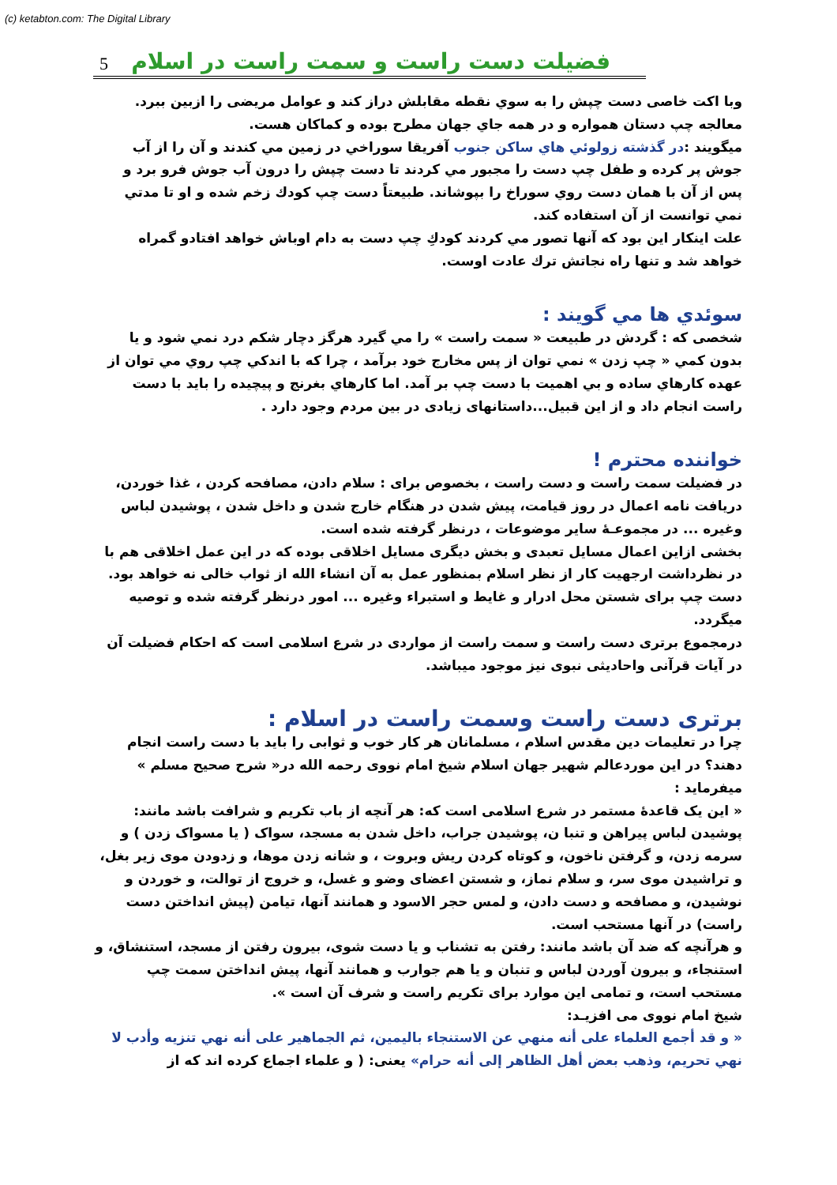(c) ketabton.com: The Digital Library
5 فضیلت دست راست و سمت راست در اسلام
وبا اکت خاصی دست چپش را به سوي نقطه مقابلش دراز کند و عوامل مریضی را ازبین ببرد.
معالجه چپ دستان همواره و در همه جاي جهان مطرح بوده و کماکان هست.
میگویند :در گذشته زولوئي هاي ساكن جنوب آفريقا سوراخي در زمين مي كندند و آن را از آب جوش پر كرده و طفل چپ دست را مجبور مي كردند تا دست چپش را درون آب جوش فرو برد و پس از آن با همان دست روي سوراخ را بپوشاند. طبيعتاً دست چپ كودك زخم شده و او تا مدتي نمي توانست از آن استفاده كند.
علت اينكار اين بود كه آنها تصور مي كردند كودكِ چپ دست به دام اوباش خواهد افتادو گمراه خواهد شد و تنها راه نجاتش ترك عادت اوست.
سوئدي ها مي گويند :
شخصی که : گردش در طبيعت « سمت راست » را مي گيرد هرگز دچار شكم درد نمي شود و يا بدون كمي « چپ زدن » نمي توان از پس مخارج خود برآمد ، چرا كه با اندكي چپ روي مي توان از عهده كارهاي ساده و بي اهميت با دست چپ بر آمد. اما كارهاي بغرنج و پيچيده را بايد با دست راست انجام داد و از اين قبيل...داستانهای زيادی در بين مردم وجود دارد .
خواننده محترم !
در فضیلت سمت راست و دست راست ، بخصوص برای : سلام دادن، مصافحه کردن ، غذا خوردن، دریافت نامه اعمال در روز قیامت، پیش شدن در هنگام خارج شدن و داخل شدن ، پوشیدن لباس وغیره ... در مجموعـهٔ سایر موضوعات ، درنظر گرفته شده است.
بخشی ازاین اعمال مسایل تعبدی و بخش دیگری مسایل اخلاقی بوده که در این عمل اخلاقی هم با در نظرداشت ارجهیت کار از نظر اسلام بمنظور عمل به آن انشاء الله از ثواب خالی نه خواهد بود. دست چپ برای شستن محل ادرار و غایط و استبراء وغیره ... امور درنظر گرفته شده و توصیه میگردد.
درمجموع برتری دست راست و سمت راست از مواردی در شرع اسلامی است که احکام فضیلت آن در آیات قرآنی واحادیثی نبوی نیز موجود میباشد.
برتری دست راست وسمت راست در اسلام :
چرا در تعلیمات دین مقدس اسلام ، مسلمانان هر کار خوب و ثوابی را باید با دست راست انجام دهند؟ در این موردعالم شهیر جهان اسلام شیخ امام نووی رحمه الله در« شرح صحیح مسلم » میفرماید :
« این یک قاعدهٔ مستمر در شرع اسلامی است که: هر آنچه از باب تکریم و شرافت باشد مانند: پوشیدن لباس پیراهن و تنبا ن، پوشیدن جراب، داخل شدن به مسجد، سواک ( یا مسواک زدن ) و سرمه زدن، و گرفتن ناخون، و کوتاه کردن ریش وبروت ، و شانه زدن موها، و زدودن موی زیر بغل، و تراشیدن موی سر، و سلام نماز، و شستن اعضای وضو و غسل، و خروج از توالت، و خوردن و نوشیدن، و مصافحه و دست دادن، و لمس حجر الاسود و همانند آنها، تیامن (پیش انداختن دست راست) در آنها مستحب است.
و هرآنچه که ضد آن باشد مانند: رفتن به تشناب و یا دست شوی، بیرون رفتن از مسجد، استنشاق، و استنجاء، و بیرون آوردن لباس و تنبان و یا هم جوارب و همانند آنها، پیش انداختن سمت چپ مستحب است، و تمامی این موارد برای تکریم راست و شرف آن است ».
شیخ امام نووی می افزیـد:
« و قد أجمع العلماء على أنه منهي عن الاستنجاء باليمين، ثم الجماهير على أنه نهي تنزيه وأدب لا نهي تحريم، وذهب بعض أهل الظاهر إلى أنه حرام» یعنی: ( و علماء اجماع کرده اند که از